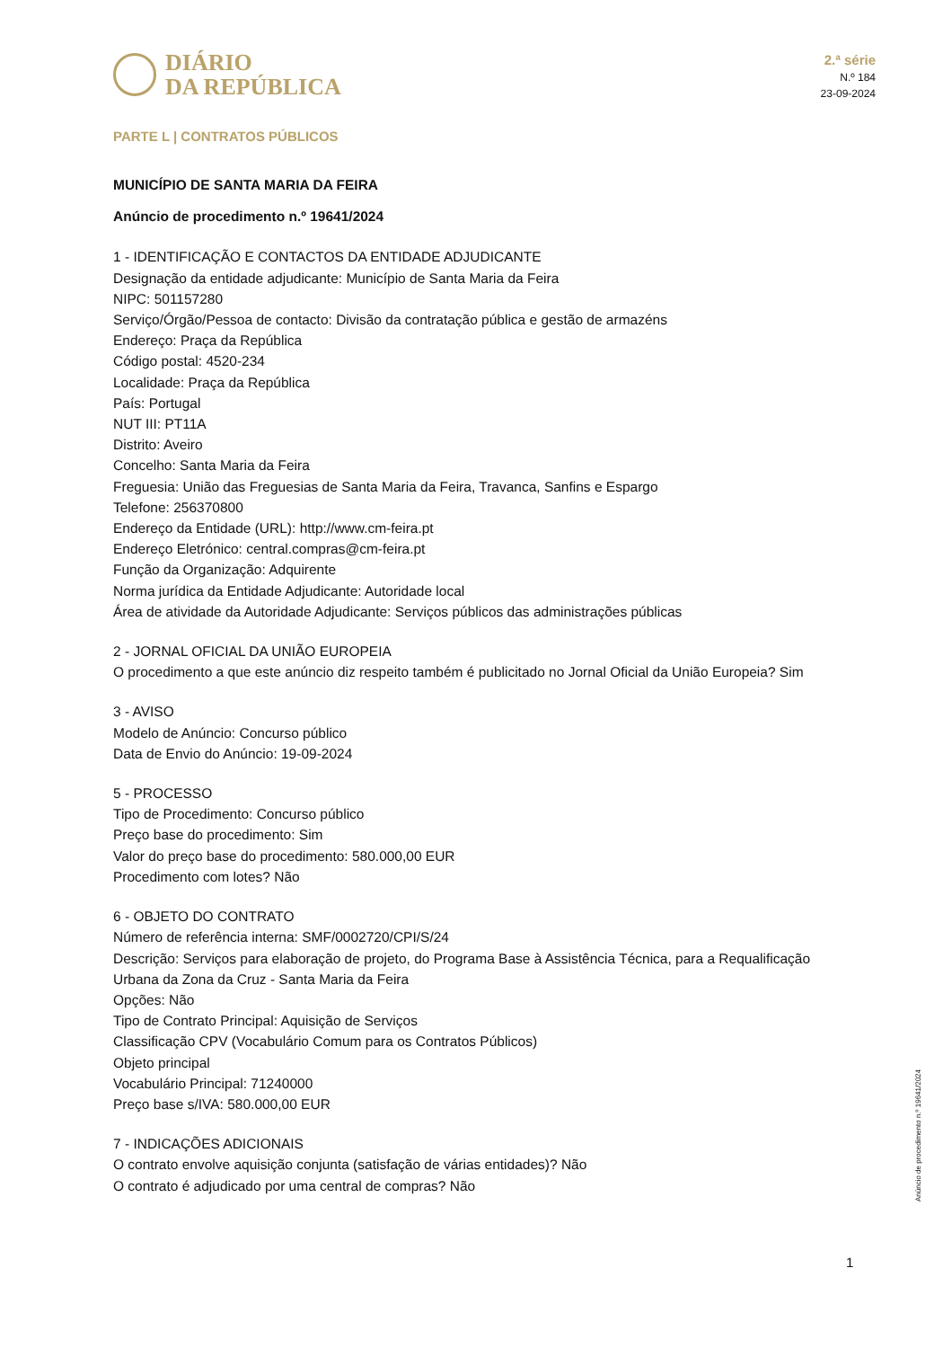DIÁRIO
DA REPÚBLICA
2.ª série
N.º 184
23-09-2024
PARTE L | CONTRATOS PÚBLICOS
MUNICÍPIO DE SANTA MARIA DA FEIRA
Anúncio de procedimento n.º 19641/2024
1 - IDENTIFICAÇÃO E CONTACTOS DA ENTIDADE ADJUDICANTE
Designação da entidade adjudicante: Município de Santa Maria da Feira
NIPC: 501157280
Serviço/Órgão/Pessoa de contacto: Divisão da contratação pública e gestão de armazéns
Endereço: Praça da República
Código postal: 4520-234
Localidade: Praça da República
País: Portugal
NUT III: PT11A
Distrito: Aveiro
Concelho: Santa Maria da Feira
Freguesia: União das Freguesias de Santa Maria da Feira, Travanca, Sanfins e Espargo
Telefone: 256370800
Endereço da Entidade (URL): http://www.cm-feira.pt
Endereço Eletrónico: central.compras@cm-feira.pt
Função da Organização: Adquirente
Norma jurídica da Entidade Adjudicante: Autoridade local
Área de atividade da Autoridade Adjudicante: Serviços públicos das administrações públicas
2 - JORNAL OFICIAL DA UNIÃO EUROPEIA
O procedimento a que este anúncio diz respeito também é publicitado no Jornal Oficial da União Europeia? Sim
3 - AVISO
Modelo de Anúncio: Concurso público
Data de Envio do Anúncio: 19-09-2024
5 - PROCESSO
Tipo de Procedimento: Concurso público
Preço base do procedimento: Sim
Valor do preço base do procedimento: 580.000,00 EUR
Procedimento com lotes? Não
6 - OBJETO DO CONTRATO
Número de referência interna: SMF/0002720/CPI/S/24
Descrição: Serviços para elaboração de projeto, do Programa Base à Assistência Técnica, para a Requalificação Urbana da Zona da Cruz - Santa Maria da Feira
Opções: Não
Tipo de Contrato Principal: Aquisição de Serviços
Classificação CPV (Vocabulário Comum para os Contratos Públicos)
Objeto principal
Vocabulário Principal: 71240000
Preço base s/IVA: 580.000,00 EUR
7 - INDICAÇÕES ADICIONAIS
O contrato envolve aquisição conjunta (satisfação de várias entidades)? Não
O contrato é adjudicado por uma central de compras? Não
Anúncio de procedimento n.º 19641/2024
1